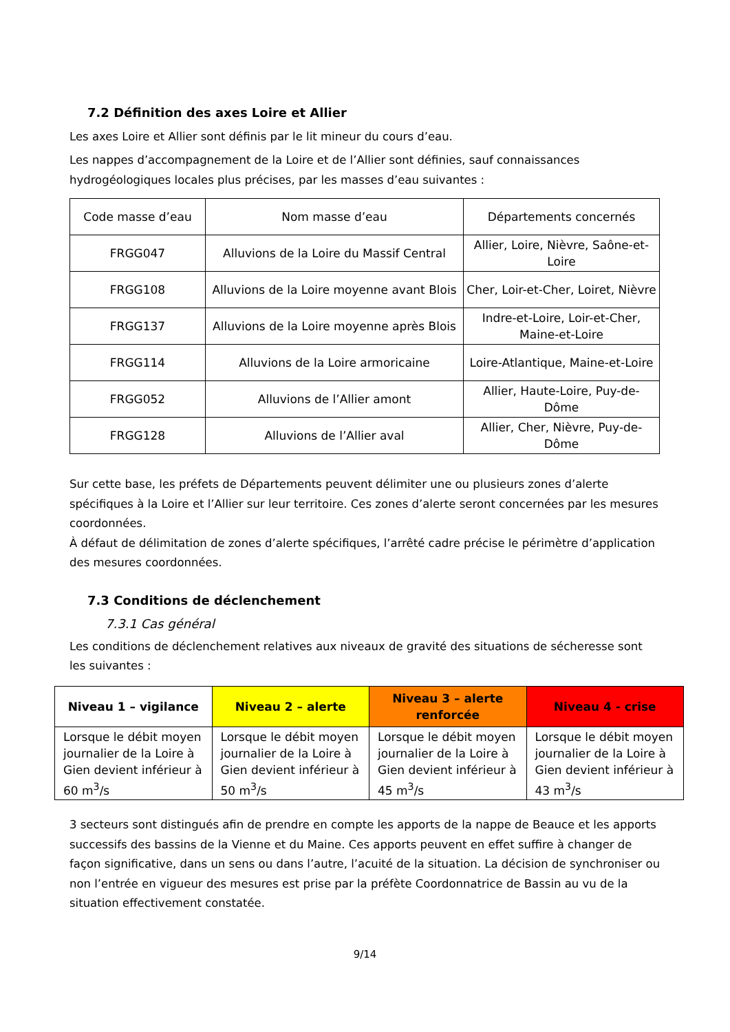7.2 Définition des axes Loire et Allier
Les axes Loire et Allier sont définis par le lit mineur du cours d’eau.
Les nappes d’accompagnement de la Loire et de l’Allier sont définies, sauf connaissances hydrogéologiques locales plus précises, par les masses d’eau suivantes :
| Code masse d’eau | Nom masse d’eau | Départements concernés |
| --- | --- | --- |
| FRGG047 | Alluvions de la Loire du Massif Central | Allier, Loire, Nièvre, Saône-et-Loire |
| FRGG108 | Alluvions de la Loire moyenne avant Blois | Cher, Loir-et-Cher, Loiret, Nièvre |
| FRGG137 | Alluvions de la Loire moyenne après Blois | Indre-et-Loire, Loir-et-Cher, Maine-et-Loire |
| FRGG114 | Alluvions de la Loire armoricaine | Loire-Atlantique, Maine-et-Loire |
| FRGG052 | Alluvions de l’Allier amont | Allier, Haute-Loire, Puy-de-Dôme |
| FRGG128 | Alluvions de l’Allier aval | Allier, Cher, Nièvre, Puy-de-Dôme |
Sur cette base, les préfets de Départements peuvent délimiter une ou plusieurs zones d’alerte spécifiques à la Loire et l’Allier sur leur territoire. Ces zones d’alerte seront concernées par les mesures coordonnées.
À défaut de délimitation de zones d’alerte spécifiques, l’arrêté cadre précise le périmètre d’application des mesures coordonnées.
7.3 Conditions de déclenchement
7.3.1 Cas général
Les conditions de déclenchement relatives aux niveaux de gravité des situations de sécheresse sont les suivantes :
| Niveau 1 – vigilance | Niveau 2 – alerte | Niveau 3 – alerte renforcée | Niveau 4 - crise |
| --- | --- | --- | --- |
| Lorsque le débit moyen journalier de la Loire à Gien devient inférieur à 60 m<sup>3</sup>/s | Lorsque le débit moyen journalier de la Loire à Gien devient inférieur à 50 m<sup>3</sup>/s | Lorsque le débit moyen journalier de la Loire à Gien devient inférieur à 45 m<sup>3</sup>/s | Lorsque le débit moyen journalier de la Loire à Gien devient inférieur à 43 m<sup>3</sup>/s |
3 secteurs sont distingués afin de prendre en compte les apports de la nappe de Beauce et les apports successifs des bassins de la Vienne et du Maine. Ces apports peuvent en effet suffire à changer de façon significative, dans un sens ou dans l’autre, l’acuité de la situation. La décision de synchroniser ou non l’entrée en vigueur des mesures est prise par la préfète Coordonnatrice de Bassin au vu de la situation effectivement constatée.
9/14